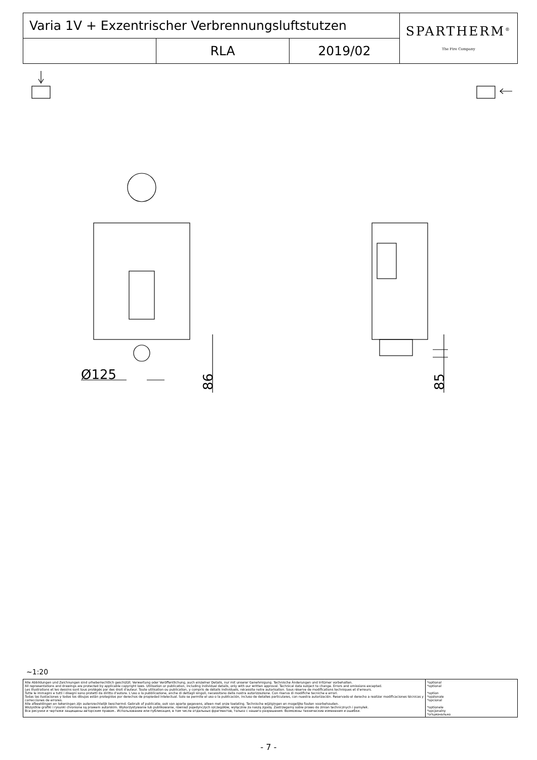| Varia 1V + Exzentrischer Verbrennungsluftstutzen | | | SPARTHERM<sup>®</sup> The Fire Company |
| | RLA | 2019/02 | |
Ø125
86
85
~1:20
| Alle Abbildungen und Zeichnungen sind urheberrechtlich geschützt. Verwertung oder Veröffentlichung, auch einzelner Details, nur mit unserer Genehmigung. Technische Änderungen und Irrtümer vorbehalten. All representations and drawings are protected by applicable copyright laws. Utilisation or publication, including individual details, only with our written approval. Technical data subject to change. Errors and omissions excepted. Les illustrations et les dessins sont tous protégés par des droit d'auteur. Toute utilisation ou publication, y compris de détails individuels, nécessite notre autorisation. Sous réserve de modifications techniques et d'erreurs. Tutte le immagini e tutti i disegni sono protetti da diritto d'autore. L'uso o la pubblicazione, anche di dettagli singoli, necessitano della nostra autorizzazione. Con riserva di modifiche tecniche e errori. Todas las ilustaciones y todos los dibujos están protegidos por derechos de propiedad intelectual. Solo se permite el uso o la publicación, incluso de detalles particulares, con nuestra autorización. Reservado el derecho a realizar modificaciones técnicas y correcciones de errores. Alle afbeeldingen en tekeningen zijn autersrechtelijk beschermd. Gebruik of publicatie, ook van aparte gegevens, alleen met onze toelating. Technische wijzigingen en mogelijke fouten voorbehouden. Wszystkie grafiki i rysunki chronione są prawem autorskim. Wykorzystywanie lub publikowanie, również pojedynczych szczegółów, wyłącznie za naszą zgodą. Zastrzegamy sobie prawo do zmian technicznych i pomyłek. Все рисунки и чертежи защищены авторским правом.. Использование или публикация, в том числе отдельных фрагментов, только с нашего разрешения. Возможны технические изменения и ошибки. | *optional *optional *option *opzionale *opcional *optionele *opcjonalny *опционально |
- 7 -